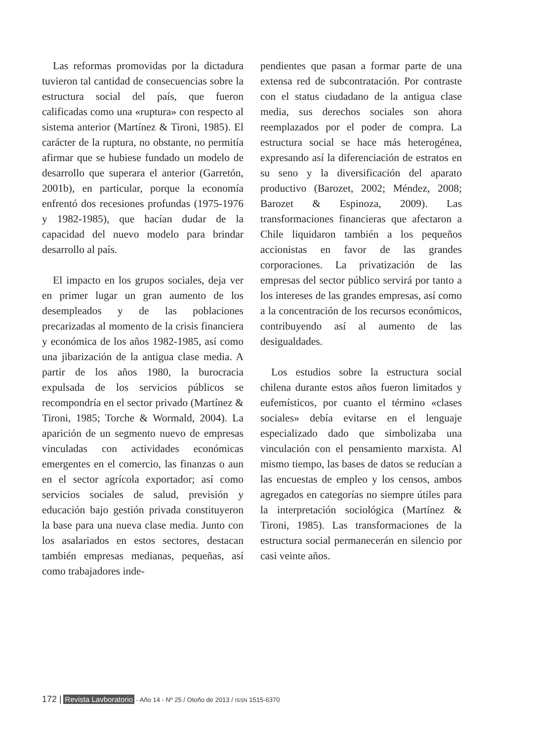Las reformas promovidas por la dictadura tuvieron tal cantidad de consecuencias sobre la estructura social del país, que fueron calificadas como una «ruptura» con respecto al sistema anterior (Martínez & Tironi, 1985). El carácter de la ruptura, no obstante, no permitía afirmar que se hubiese fundado un modelo de desarrollo que superara el anterior (Garretón, 2001b), en particular, porque la economía enfrentó dos recesiones profundas (1975-1976 y 1982-1985), que hacían dudar de la capacidad del nuevo modelo para brindar desarrollo al país.
El impacto en los grupos sociales, deja ver en primer lugar un gran aumento de los desempleados y de las poblaciones precarizadas al momento de la crisis financiera y económica de los años 1982-1985, así como una jibarización de la antigua clase media. A partir de los años 1980, la burocracia expulsada de los servicios públicos se recompondría en el sector privado (Martínez & Tironi, 1985; Torche & Wormald, 2004). La aparición de un segmento nuevo de empresas vinculadas con actividades económicas emergentes en el comercio, las finanzas o aun en el sector agrícola exportador; así como servicios sociales de salud, previsión y educación bajo gestión privada constituyeron la base para una nueva clase media. Junto con los asalariados en estos sectores, destacan también empresas medianas, pequeñas, así como trabajadores inde-
pendientes que pasan a formar parte de una extensa red de subcontratación. Por contraste con el status ciudadano de la antigua clase media, sus derechos sociales son ahora reemplazados por el poder de compra. La estructura social se hace más heterogénea, expresando así la diferenciación de estratos en su seno y la diversificación del aparato productivo (Barozet, 2002; Méndez, 2008; Barozet & Espinoza, 2009). Las transformaciones financieras que afectaron a Chile liquidaron también a los pequeños accionistas en favor de las grandes corporaciones. La privatización de las empresas del sector público servirá por tanto a los intereses de las grandes empresas, así como a la concentración de los recursos económicos, contribuyendo así al aumento de las desigualdades.
Los estudios sobre la estructura social chilena durante estos años fueron limitados y eufemísticos, por cuanto el término «clases sociales» debía evitarse en el lenguaje especializado dado que simbolizaba una vinculación con el pensamiento marxista. Al mismo tiempo, las bases de datos se reducían a las encuestas de empleo y los censos, ambos agregados en categorías no siempre útiles para la interpretación sociológica (Martínez & Tironi, 1985). Las transformaciones de la estructura social permanecerán en silencio por casi veinte años.
172 | Revista Lavboratorio - Año 14 - Nº 25 / Otoño de 2013 / ISSN 1515-6370